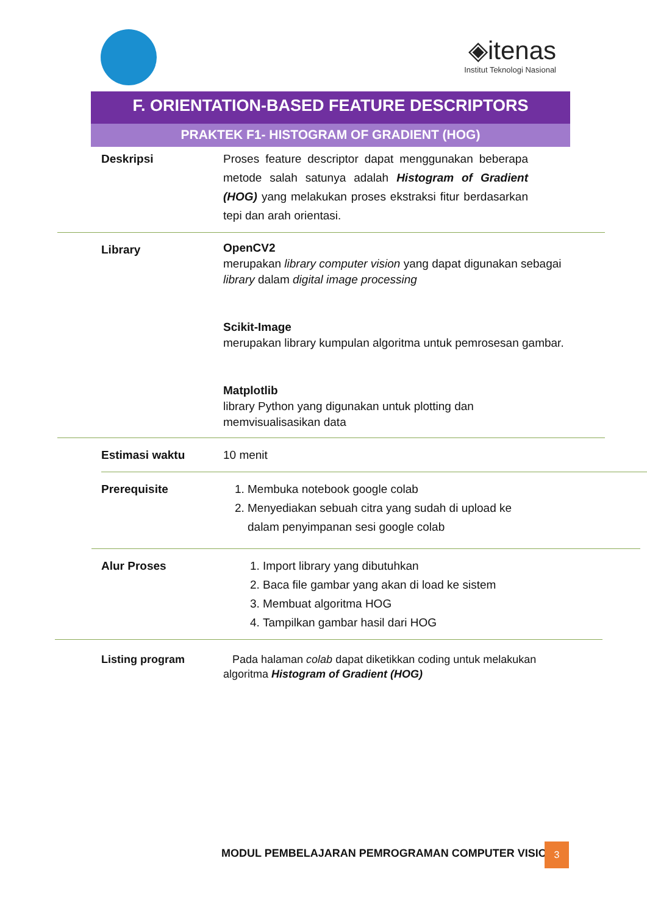◈itenas
Institut Teknologi Nasional
F. ORIENTATION-BASED FEATURE DESCRIPTORS
PRAKTEK F1- HISTOGRAM OF GRADIENT (HOG)
Deskripsi Proses feature descriptor dapat menggunakan beberapa metode salah satunya adalah Histogram of Gradient (HOG) yang melakukan proses ekstraksi fitur berdasarkan tepi dan arah orientasi.
Library
OpenCV2
merupakan library computer vision yang dapat digunakan sebagai library dalam digital image processing
Scikit-Image
merupakan library kumpulan algoritma untuk pemrosesan gambar.
Matplotlib
library Python yang digunakan untuk plotting dan memvisualisasikan data
Estimasi waktu 10 menit
Prerequisite 1. Membuka notebook google colab
2. Menyediakan sebuah citra yang sudah di upload ke dalam penyimpanan sesi google colab
Alur Proses 1. Import library yang dibutuhkan
2. Baca file gambar yang akan di load ke sistem
3. Membuat algoritma HOG
4. Tampilkan gambar hasil dari HOG
Listing program Pada halaman colab dapat diketikkan coding untuk melakukan algoritma Histogram of Gradient (HOG)
MODUL PEMBELAJARAN PEMROGRAMAN COMPUTER VISION
3